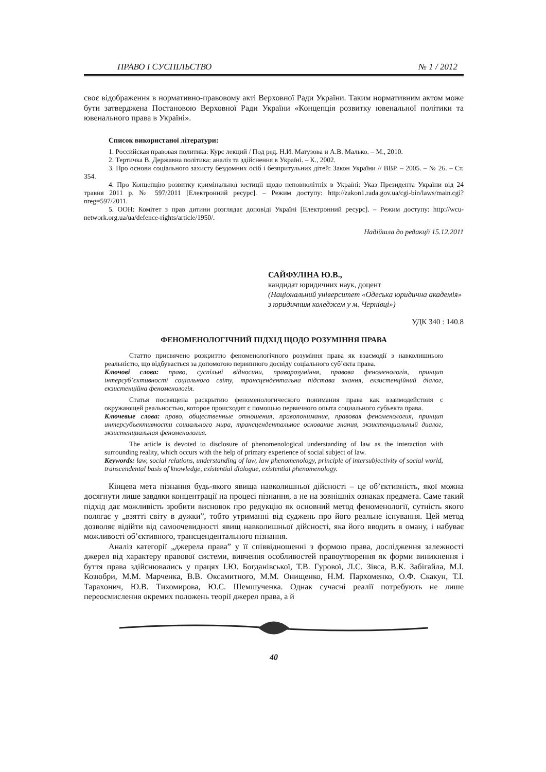ПРАВО І СУСПІЛЬСТВО № 1 / 2012
своє відображення в нормативно-правовому акті Верховної Ради України. Таким нормативним актом може бути затверджена Постановою Верховної Ради України «Концепція розвитку ювенальної політики та ювенального права в Україні».
Список використаної літератури:
1. Российская правовая политика: Курс лекций / Под ред. Н.И. Матузова и А.В. Малько. – М., 2010.
2. Тертичка В. Державна політика: аналіз та здійснення в Україні. – К., 2002.
3. Про основи соціального захисту бездомних осіб і безпритульних дітей: Закон України // ВВР. – 2005. – № 26. – Ст. 354.
4. Про Концепцію розвитку кримінальної юстиції щодо неповнолітніх в Україні: Указ Президента України від 24 травня 2011 р. № 597/2011 [Електронний ресурс]. – Режим доступу: http://zakon1.rada.gov.ua/cgi-bin/laws/main.cgi?nreg=597/2011.
5. ООН: Комітет з прав дитини розглядає доповіді Україні [Електронний ресурс]. – Режим доступу: http://wcu-network.org.ua/ua/defence-rights/article/1950/.
Надійшла до редакції 15.12.2011
САЙФУЛІНА Ю.В.,
кандидат юридичних наук, доцент
(Національний університет «Одеська юридична академія» з юридичним коледжем у м. Чернівці»)
УДК 340 : 140.8
ФЕНОМЕНОЛОГІЧНИЙ ПІДХІД ЩОДО РОЗУМІННЯ ПРАВА
Статтю присвячено розкриттю феноменологічного розуміння права як взаємодії з навколишньою реальністю, що відбувається за допомогою первинного досвіду соціального суб’єкта права.
Ключові слова: право, суспільні відносини, праворозуміння, правова феноменологія, принцип інтерсуб’єктивності соціального світу, трансцендентальна підстава знання, екзистенційний діалог, екзистенційна феноменологія.
Статья посвящена раскрытию феноменологического понимания права как взаимодействия с окружающей реальностью, которое происходит с помощью первичного опыта социального субъекта права.
Ключевые слова: право, общественные отношения, правопонимание, правовая феноменология, принцип интерсубъективности социального мира, трансцендентальное основание знания, экзистенциальный диалог, экзистенциальная феноменология.
The article is devoted to disclosure of phenomenological understanding of law as the interaction with surrounding reality, which occurs with the help of primary experience of social subject of law.
Keywords: law, social relations, understanding of law, law phenomenology, principle of intersubjectivity of social world, transcendental basis of knowledge, existential dialogue, existential phenomenology.
Кінцева мета пізнання будь-якого явища навколишньої дійсності – це об’єктивність, якої можна досягнути лише завдяки концентрації на процесі пізнання, а не на зовнішніх ознаках предмета. Саме такий підхід дає можливість зробити висновок про редукцію як основний метод феноменології, сутність якого полягає у „взятті світу в дужки”, тобто утриманні від суджень про його реальне існування. Цей метод дозволяє відійти від самоочевидності явищ навколишньої дійсності, яка його вводить в оману, і набуває можливості об’єктивного, трансцендентального пізнання.
Аналіз категорії „джерела права” у її співвідношенні з формою права, дослідження залежності джерел від характеру правової системи, вивчення особливостей правоутворення як форми виникнення і буття права здійснювались у працях І.Ю. Богданівської, Т.В. Гурової, Л.С. Зівса, В.К. Забігайла, М.І. Козюбри, М.М. Марченка, В.В. Оксамитного, М.М. Онищенко, Н.М. Пархоменко, О.Ф. Скакун, Т.І. Тарахонич, Ю.В. Тихомирова, Ю.С. Шемшученка. Однак сучасні реалії потребують не лише переосмислення окремих положень теорії джерел права, а й
40